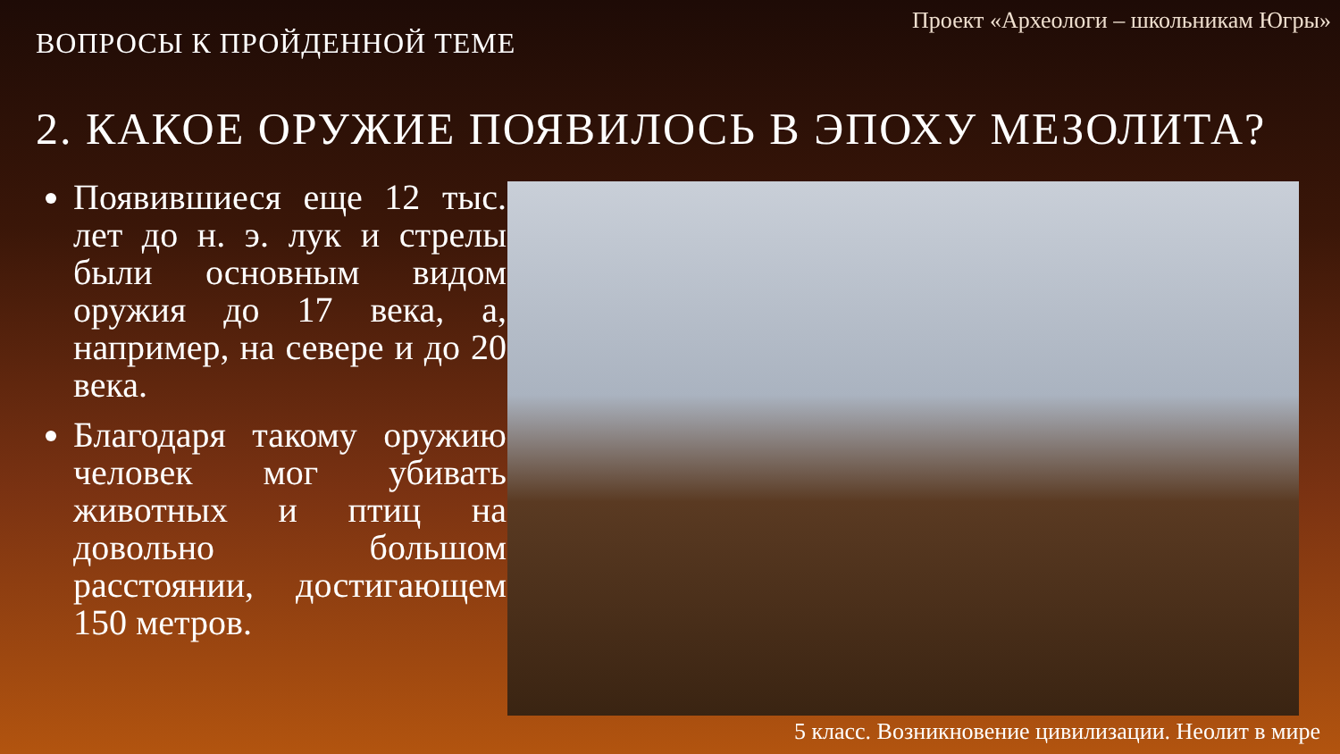Проект «Археологи – школьникам Югры»
ВОПРОСЫ К ПРОЙДЕННОЙ ТЕМЕ
2. КАКОЕ ОРУЖИЕ ПОЯВИЛОСЬ В ЭПОХУ МЕЗОЛИТА?
Появившиеся еще 12 тыс. лет до н. э. лук и стрелы были основным видом оружия до 17 века, а, например, на севере и до 20 века.
Благодаря такому оружию человек мог убивать животных и птиц на довольно большом расстоянии, достигающем 150 метров.
5 класс. Возникновение цивилизации. Неолит в мире